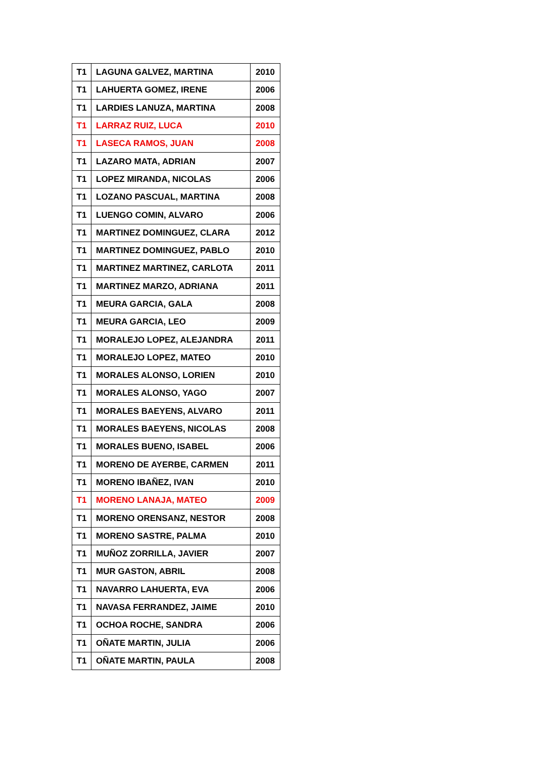| T1 | LAGUNA GALVEZ, MARTINA | 2010 |
| T1 | LAHUERTA GOMEZ, IRENE | 2006 |
| T1 | LARDIES LANUZA, MARTINA | 2008 |
| T1 | LARRAZ RUIZ, LUCA | 2010 |
| T1 | LASECA RAMOS, JUAN | 2008 |
| T1 | LAZARO MATA, ADRIAN | 2007 |
| T1 | LOPEZ MIRANDA, NICOLAS | 2006 |
| T1 | LOZANO PASCUAL, MARTINA | 2008 |
| T1 | LUENGO COMIN, ALVARO | 2006 |
| T1 | MARTINEZ DOMINGUEZ, CLARA | 2012 |
| T1 | MARTINEZ DOMINGUEZ, PABLO | 2010 |
| T1 | MARTINEZ MARTINEZ, CARLOTA | 2011 |
| T1 | MARTINEZ MARZO, ADRIANA | 2011 |
| T1 | MEURA GARCIA, GALA | 2008 |
| T1 | MEURA GARCIA, LEO | 2009 |
| T1 | MORALEJO LOPEZ, ALEJANDRA | 2011 |
| T1 | MORALEJO LOPEZ, MATEO | 2010 |
| T1 | MORALES ALONSO, LORIEN | 2010 |
| T1 | MORALES ALONSO, YAGO | 2007 |
| T1 | MORALES BAEYENS, ALVARO | 2011 |
| T1 | MORALES BAEYENS, NICOLAS | 2008 |
| T1 | MORALES BUENO, ISABEL | 2006 |
| T1 | MORENO DE AYERBE, CARMEN | 2011 |
| T1 | MORENO IBAÑEZ, IVAN | 2010 |
| T1 | MORENO LANAJA, MATEO | 2009 |
| T1 | MORENO ORENSANZ, NESTOR | 2008 |
| T1 | MORENO SASTRE, PALMA | 2010 |
| T1 | MUÑOZ ZORRILLA, JAVIER | 2007 |
| T1 | MUR GASTON, ABRIL | 2008 |
| T1 | NAVARRO LAHUERTA, EVA | 2006 |
| T1 | NAVASA FERRANDEZ, JAIME | 2010 |
| T1 | OCHOA ROCHE, SANDRA | 2006 |
| T1 | OÑATE MARTIN, JULIA | 2006 |
| T1 | OÑATE MARTIN, PAULA | 2008 |